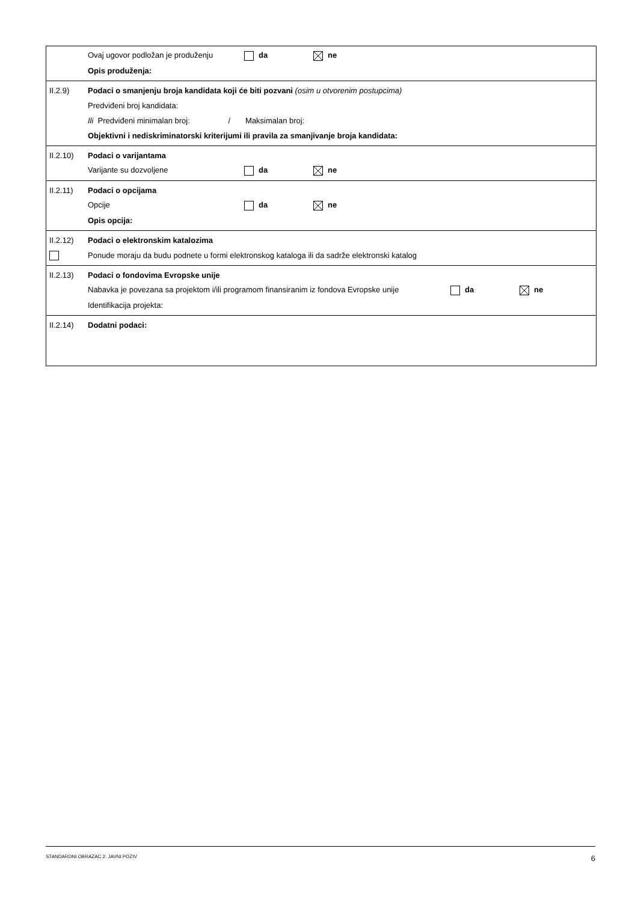Ovaj ugovor podložan je produženju da ne
Opis produženja:
II.2.9)
Podaci o smanjenju broja kandidata koji će biti pozvani (osim u otvorenim postupcima)
Predviđeni broj kandidata:
Ili Predviđeni minimalan broj: / Maksimalan broj:
Objektivni i nediskriminatorski kriterijumi ili pravila za smanjivanje broja kandidata:
II.2.10) Podaci o varijantama
Varijante su dozvoljene da ne
II.2.11) Podaci o opcijama
Opcije da ne
Opis opcija:
II.2.12)
Podaci o elektronskim katalozima
Ponude moraju da budu podnete u formi elektronskog kataloga ili da sadrže elektronski katalog
II.2.13)
Podaci o fondovima Evropske unije
Nabavka je povezana sa projektom i/ili programom finansiranim iz fondova Evropske unije da ne
Identifikacija projekta:
II.2.14) Dodatni podaci:
STANDARDNI OBRAZAC 2: JAVNI POZIV 6